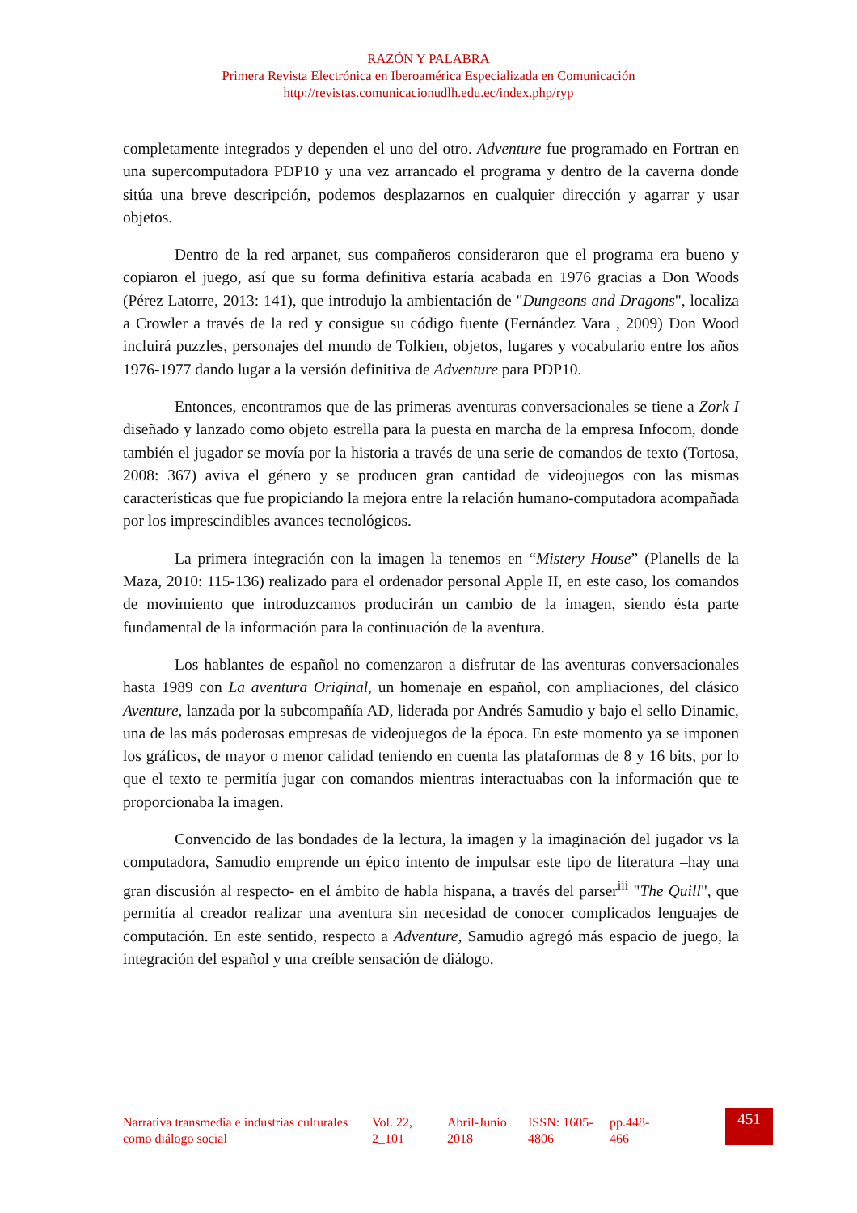RAZÓN Y PALABRA
Primera Revista Electrónica en Iberoamérica Especializada en Comunicación
http://revistas.comunicacionudlh.edu.ec/index.php/ryp
completamente integrados y dependen el uno del otro. Adventure fue programado en Fortran en una supercomputadora PDP10 y una vez arrancado el programa y dentro de la caverna donde sitúa una breve descripción, podemos desplazarnos en cualquier dirección y agarrar y usar objetos.
Dentro de la red arpanet, sus compañeros consideraron que el programa era bueno y copiaron el juego, así que su forma definitiva estaría acabada en 1976 gracias a Don Woods (Pérez Latorre, 2013: 141), que introdujo la ambientación de "Dungeons and Dragons", localiza a Crowler a través de la red y consigue su código fuente (Fernández Vara , 2009) Don Wood incluirá puzzles, personajes del mundo de Tolkien, objetos, lugares y vocabulario entre los años 1976-1977 dando lugar a la versión definitiva de Adventure para PDP10.
Entonces, encontramos que de las primeras aventuras conversacionales se tiene a Zork I diseñado y lanzado como objeto estrella para la puesta en marcha de la empresa Infocom, donde también el jugador se movía por la historia a través de una serie de comandos de texto (Tortosa, 2008: 367) aviva el género y se producen gran cantidad de videojuegos con las mismas características que fue propiciando la mejora entre la relación humano-computadora acompañada por los imprescindibles avances tecnológicos.
La primera integración con la imagen la tenemos en “Mistery House” (Planells de la Maza, 2010: 115-136) realizado para el ordenador personal Apple II, en este caso, los comandos de movimiento que introduzcamos producirán un cambio de la imagen, siendo ésta parte fundamental de la información para la continuación de la aventura.
Los hablantes de español no comenzaron a disfrutar de las aventuras conversacionales hasta 1989 con La aventura Original, un homenaje en español, con ampliaciones, del clásico Aventure, lanzada por la subcompañía AD, liderada por Andrés Samudio y bajo el sello Dinamic, una de las más poderosas empresas de videojuegos de la época. En este momento ya se imponen los gráficos, de mayor o menor calidad teniendo en cuenta las plataformas de 8 y 16 bits, por lo que el texto te permitía jugar con comandos mientras interactuabas con la información que te proporcionaba la imagen.
Convencido de las bondades de la lectura, la imagen y la imaginación del jugador vs la computadora, Samudio emprende un épico intento de impulsar este tipo de literatura –hay una gran discusión al respecto- en el ámbito de habla hispana, a través del parser<sup>iii</sup> "The Quill", que permitía al creador realizar una aventura sin necesidad de conocer complicados lenguajes de computación. En este sentido, respecto a Adventure, Samudio agregó más espacio de juego, la integración del español y una creíble sensación de diálogo.
Narrativa transmedia e industrias culturales como diálogo social
Vol. 22, 2_101
Abril-Junio 2018
ISSN: 1605-4806
pp.448-466
451